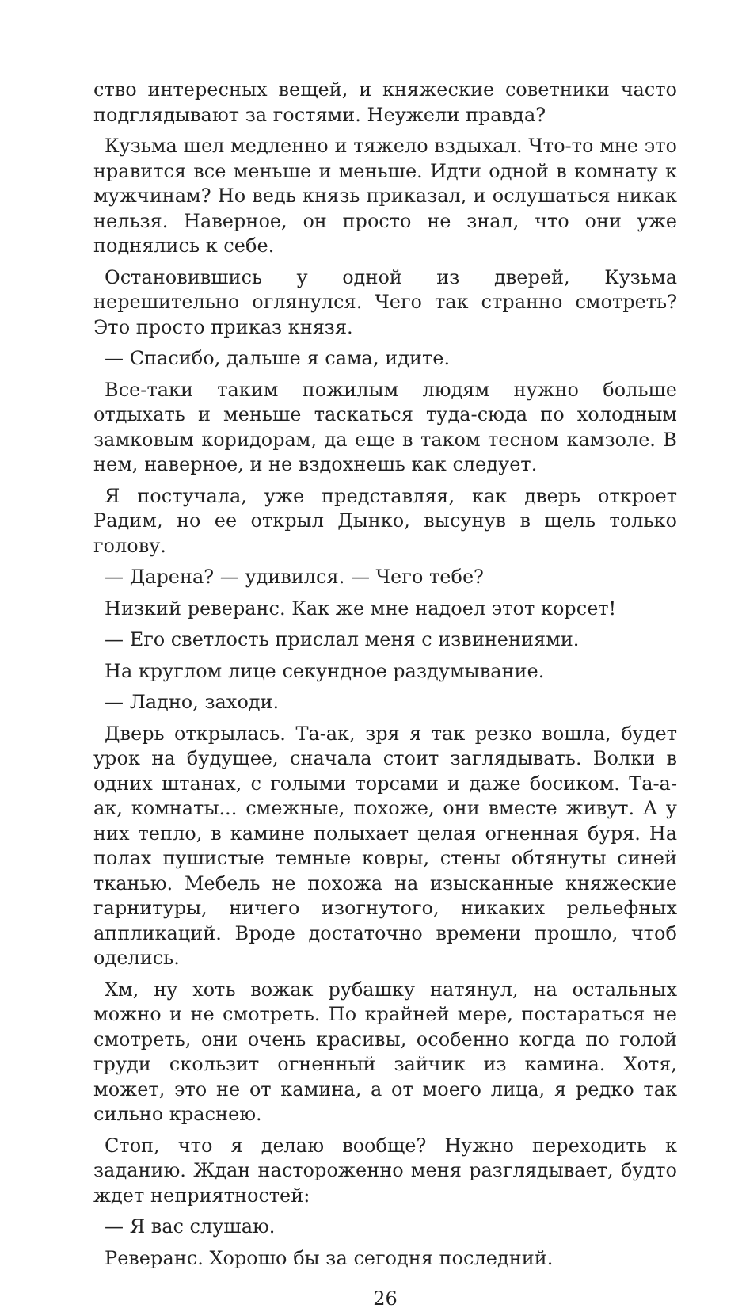ство интересных вещей, и княжеские советники часто подглядывают за гостями. Неужели правда?
Кузьма шел медленно и тяжело вздыхал. Что-то мне это нравится все меньше и меньше. Идти одной в комнату к мужчинам? Но ведь князь приказал, и ослушаться никак нельзя. Наверное, он просто не знал, что они уже поднялись к себе.
Остановившись у одной из дверей, Кузьма нерешительно оглянулся. Чего так странно смотреть? Это просто приказ князя.
— Спасибо, дальше я сама, идите.
Все-таки таким пожилым людям нужно больше отдыхать и меньше таскаться туда-сюда по холодным замковым коридорам, да еще в таком тесном камзоле. В нем, наверное, и не вздохнешь как следует.
Я постучала, уже представляя, как дверь откроет Радим, но ее открыл Дынко, высунув в щель только голову.
— Дарена? — удивился. — Чего тебе?
Низкий реверанс. Как же мне надоел этот корсет!
— Его светлость прислал меня с извинениями.
На круглом лице секундное раздумывание.
— Ладно, заходи.
Дверь открылась. Та-ак, зря я так резко вошла, будет урок на будущее, сначала стоит заглядывать. Волки в одних штанах, с голыми торсами и даже босиком. Та-а-ак, комнаты... смежные, похоже, они вместе живут. А у них тепло, в камине полыхает целая огненная буря. На полах пушистые темные ковры, стены обтянуты синей тканью. Мебель не похожа на изысканные княжеские гарнитуры, ничего изогнутого, никаких рельефных аппликаций. Вроде достаточно времени прошло, чтоб оделись.
Хм, ну хоть вожак рубашку натянул, на остальных можно и не смотреть. По крайней мере, постараться не смотреть, они очень красивы, особенно когда по голой груди скользит огненный зайчик из камина. Хотя, может, это не от камина, а от моего лица, я редко так сильно краснею.
Стоп, что я делаю вообще? Нужно переходить к заданию. Ждан настороженно меня разглядывает, будто ждет неприятностей:
— Я вас слушаю.
Реверанс. Хорошо бы за сегодня последний.
26